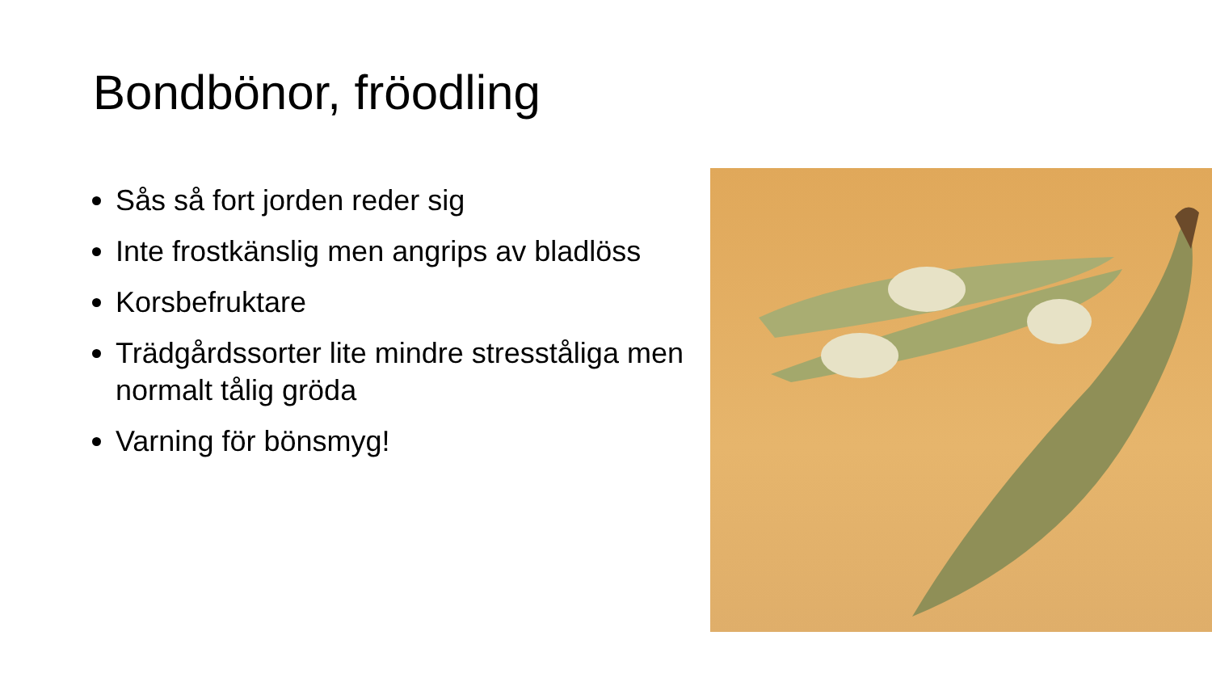Bondbönor, fröodling
Sås så fort jorden reder sig
Inte frostkänslig men angrips av bladlöss
Korsbefruktare
Trädgårdssorter lite mindre stresståliga men normalt tålig gröda
Varning för bönsmyg!